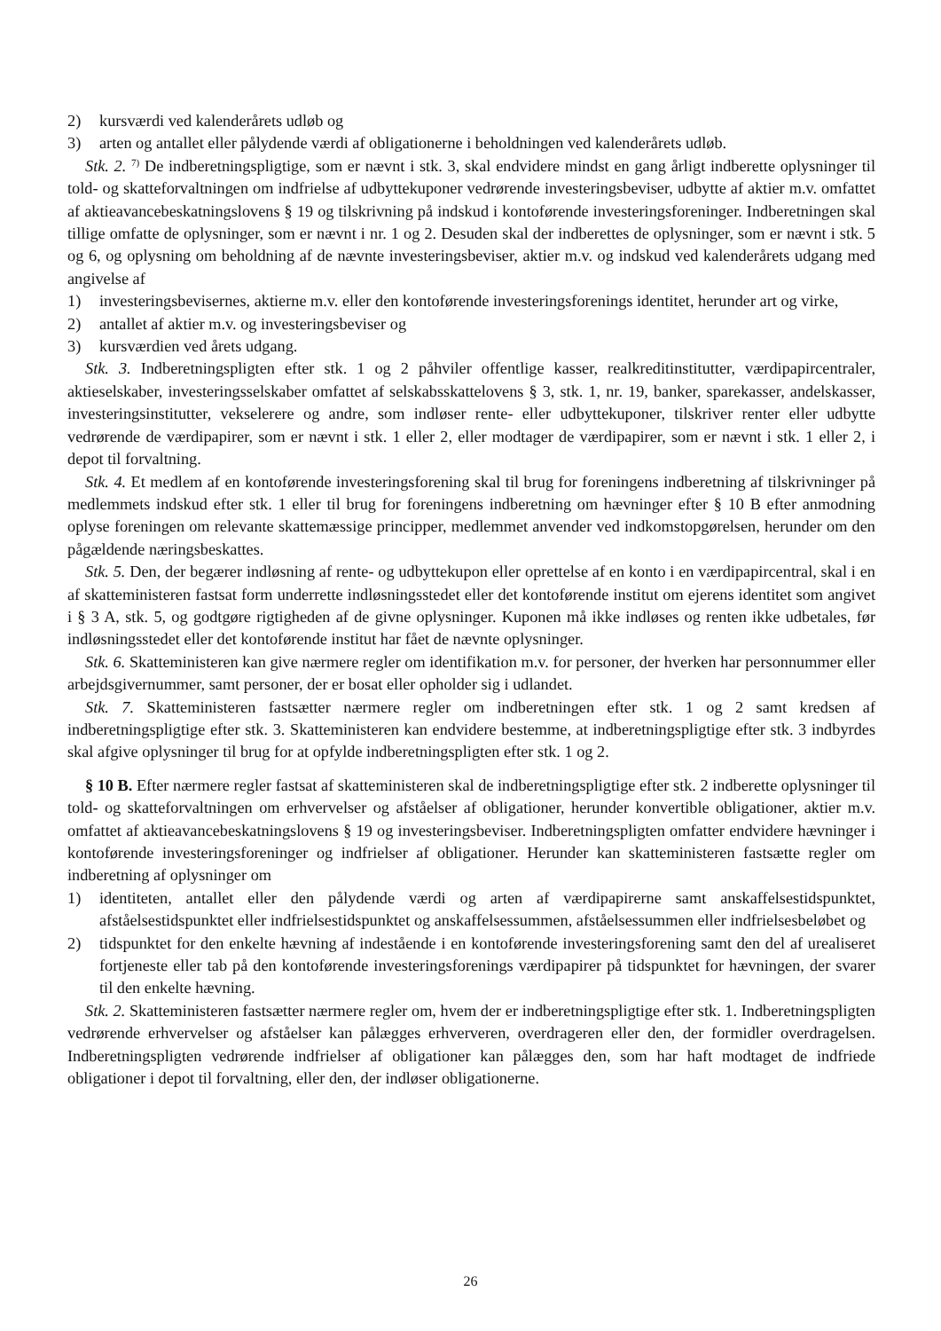2) kursværdi ved kalenderårets udløb og
3) arten og antallet eller pålydende værdi af obligationerne i beholdningen ved kalenderårets udløb.
Stk. 2. <sup>7)</sup> De indberetningspligtige, som er nævnt i stk. 3, skal endvidere mindst en gang årligt indberette oplysninger til told- og skatteforvaltningen om indfrielse af udbyttekuponer vedrørende investeringsbeviser, udbytte af aktier m.v. omfattet af aktieavancebeskatningslovens § 19 og tilskrivning på indskud i kontoførende investeringsforeninger. Indberetningen skal tillige omfatte de oplysninger, som er nævnt i nr. 1 og 2. Desuden skal der indberettes de oplysninger, som er nævnt i stk. 5 og 6, og oplysning om beholdning af de nævnte investeringsbeviser, aktier m.v. og indskud ved kalenderårets udgang med angivelse af
1) investeringsbevisernes, aktierne m.v. eller den kontoførende investeringsforenings identitet, herunder art og virke,
2) antallet af aktier m.v. og investeringsbeviser og
3) kursværdien ved årets udgang.
Stk. 3. Indberetningspligten efter stk. 1 og 2 påhviler offentlige kasser, realkreditinstitutter, værdipapircentraler, aktieselskaber, investeringsselskaber omfattet af selskabsskattelovens § 3, stk. 1, nr. 19, banker, sparekasser, andelskasser, investeringsinstitutter, vekselerere og andre, som indløser rente- eller udbyttekuponer, tilskriver renter eller udbytte vedrørende de værdipapirer, som er nævnt i stk. 1 eller 2, eller modtager de værdipapirer, som er nævnt i stk. 1 eller 2, i depot til forvaltning.
Stk. 4. Et medlem af en kontoførende investeringsforening skal til brug for foreningens indberetning af tilskrivninger på medlemmets indskud efter stk. 1 eller til brug for foreningens indberetning om hævninger efter § 10 B efter anmodning oplyse foreningen om relevante skattemæssige principper, medlemmet anvender ved indkomstopgørelsen, herunder om den pågældende næringsbeskattes.
Stk. 5. Den, der begærer indløsning af rente- og udbyttekupon eller oprettelse af en konto i en værdipapircentral, skal i en af skatteministeren fastsat form underrette indløsningsstedet eller det kontoførende institut om ejerens identitet som angivet i § 3 A, stk. 5, og godtgøre rigtigheden af de givne oplysninger. Kuponen må ikke indløses og renten ikke udbetales, før indløsningsstedet eller det kontoførende institut har fået de nævnte oplysninger.
Stk. 6. Skatteministeren kan give nærmere regler om identifikation m.v. for personer, der hverken har personnummer eller arbejdsgivernummer, samt personer, der er bosat eller opholder sig i udlandet.
Stk. 7. Skatteministeren fastsætter nærmere regler om indberetningen efter stk. 1 og 2 samt kredsen af indberetningspligtige efter stk. 3. Skatteministeren kan endvidere bestemme, at indberetningspligtige efter stk. 3 indbyrdes skal afgive oplysninger til brug for at opfylde indberetningspligten efter stk. 1 og 2.
§ 10 B. Efter nærmere regler fastsat af skatteministeren skal de indberetningspligtige efter stk. 2 indberette oplysninger til told- og skatteforvaltningen om erhvervelser og afståelser af obligationer, herunder konvertible obligationer, aktier m.v. omfattet af aktieavancebeskatningslovens § 19 og investeringsbeviser. Indberetningspligten omfatter endvidere hævninger i kontoførende investeringsforeninger og indfrielser af obligationer. Herunder kan skatteministeren fastsætte regler om indberetning af oplysninger om
1) identiteten, antallet eller den pålydende værdi og arten af værdipapirerne samt anskaffelsestidspunktet, afståelsestidspunktet eller indfrielsestidspunktet og anskaffelsessummen, afståelsessummen eller indfrielsesbeløbet og
2) tidspunktet for den enkelte hævning af indestående i en kontoførende investeringsforening samt den del af urealiseret fortjeneste eller tab på den kontoførende investeringsforenings værdipapirer på tidspunktet for hævningen, der svarer til den enkelte hævning.
Stk. 2. Skatteministeren fastsætter nærmere regler om, hvem der er indberetningspligtige efter stk. 1. Indberetningspligten vedrørende erhvervelser og afståelser kan pålægges erhververen, overdrageren eller den, der formidler overdragelsen. Indberetningspligten vedrørende indfrielser af obligationer kan pålægges den, som har haft modtaget de indfriede obligationer i depot til forvaltning, eller den, der indløser obligationerne.
26